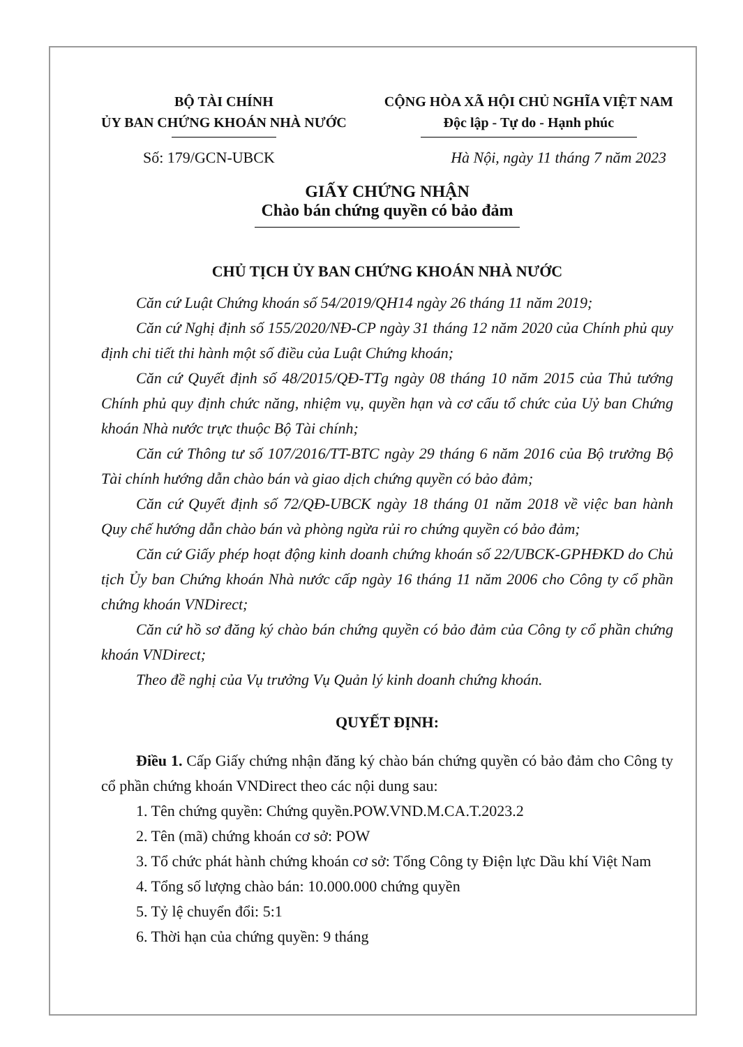BỘ TÀI CHÍNH
ỦY BAN CHỨNG KHOÁN NHÀ NƯỚC
CỘNG HÒA XÃ HỘI CHỦ NGHĨA VIỆT NAM
Độc lập - Tự do - Hạnh phúc
Số: 179/GCN-UBCK Hà Nội, ngày 11 tháng 7 năm 2023
GIẤY CHỨNG NHẬN
Chào bán chứng quyền có bảo đảm
CHỦ TỊCH ỦY BAN CHỨNG KHOÁN NHÀ NƯỚC
Căn cứ Luật Chứng khoán số 54/2019/QH14 ngày 26 tháng 11 năm 2019;
Căn cứ Nghị định số 155/2020/NĐ-CP ngày 31 tháng 12 năm 2020 của Chính phủ quy định chi tiết thi hành một số điều của Luật Chứng khoán;
Căn cứ Quyết định số 48/2015/QĐ-TTg ngày 08 tháng 10 năm 2015 của Thủ tướng Chính phủ quy định chức năng, nhiệm vụ, quyền hạn và cơ cấu tổ chức của Uỷ ban Chứng khoán Nhà nước trực thuộc Bộ Tài chính;
Căn cứ Thông tư số 107/2016/TT-BTC ngày 29 tháng 6 năm 2016 của Bộ trưởng Bộ Tài chính hướng dẫn chào bán và giao dịch chứng quyền có bảo đảm;
Căn cứ Quyết định số 72/QĐ-UBCK ngày 18 tháng 01 năm 2018 về việc ban hành Quy chế hướng dẫn chào bán và phòng ngừa rủi ro chứng quyền có bảo đảm;
Căn cứ Giấy phép hoạt động kinh doanh chứng khoán số 22/UBCK-GPHĐKD do Chủ tịch Ủy ban Chứng khoán Nhà nước cấp ngày 16 tháng 11 năm 2006 cho Công ty cổ phần chứng khoán VNDirect;
Căn cứ hồ sơ đăng ký chào bán chứng quyền có bảo đảm của Công ty cổ phần chứng khoán VNDirect;
Theo đề nghị của Vụ trưởng Vụ Quản lý kinh doanh chứng khoán.
QUYẾT ĐỊNH:
Điều 1. Cấp Giấy chứng nhận đăng ký chào bán chứng quyền có bảo đảm cho Công ty cổ phần chứng khoán VNDirect theo các nội dung sau:
1. Tên chứng quyền: Chứng quyền.POW.VND.M.CA.T.2023.2
2. Tên (mã) chứng khoán cơ sở: POW
3. Tổ chức phát hành chứng khoán cơ sở: Tổng Công ty Điện lực Dầu khí Việt Nam
4. Tổng số lượng chào bán: 10.000.000 chứng quyền
5. Tỷ lệ chuyển đổi: 5:1
6. Thời hạn của chứng quyền: 9 tháng